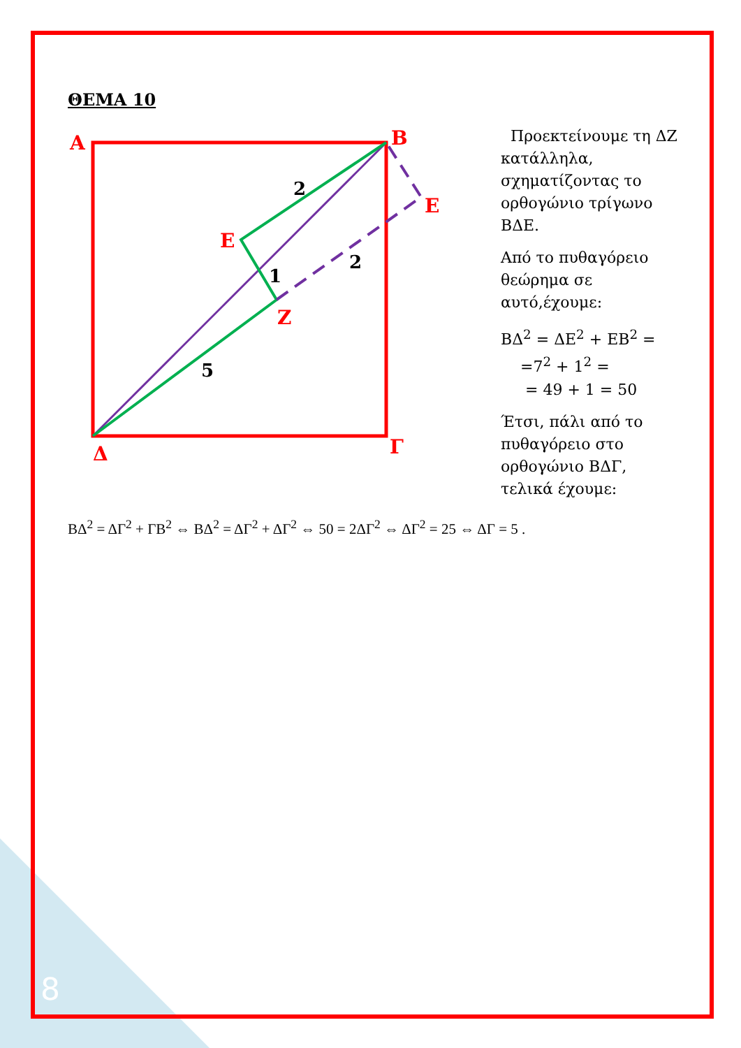ΘΕΜΑ 10
A
B
E
E
Z
Δ
Γ
2
1
2
5
Προεκτείνουμε τη ΔΖ κατάλληλα, σχηματίζοντας το ορθογώνιο τρίγωνο ΒΔΕ.
Από το πυθαγόρειο θεώρημα σε αυτό,έχουμε:
ΒΔ<sup>2</sup> = ΔΕ<sup>2</sup> + ΕΒ<sup>2</sup> =
=7<sup>2</sup> + 1<sup>2</sup> =
= 49 + 1 = 50
Έτσι, πάλι από το πυθαγόρειο στο ορθογώνιο ΒΔΓ, τελικά έχουμε:
ΒΔ<sup>2</sup> = ΔΓ<sup>2</sup> + ΓΒ<sup>2</sup> ⇔ ΒΔ<sup>2</sup> = ΔΓ<sup>2</sup> + ΔΓ<sup>2</sup> ⇔ 50 = 2ΔΓ<sup>2</sup> ⇔ ΔΓ<sup>2</sup> = 25 ⇔ ΔΓ = 5 .
8